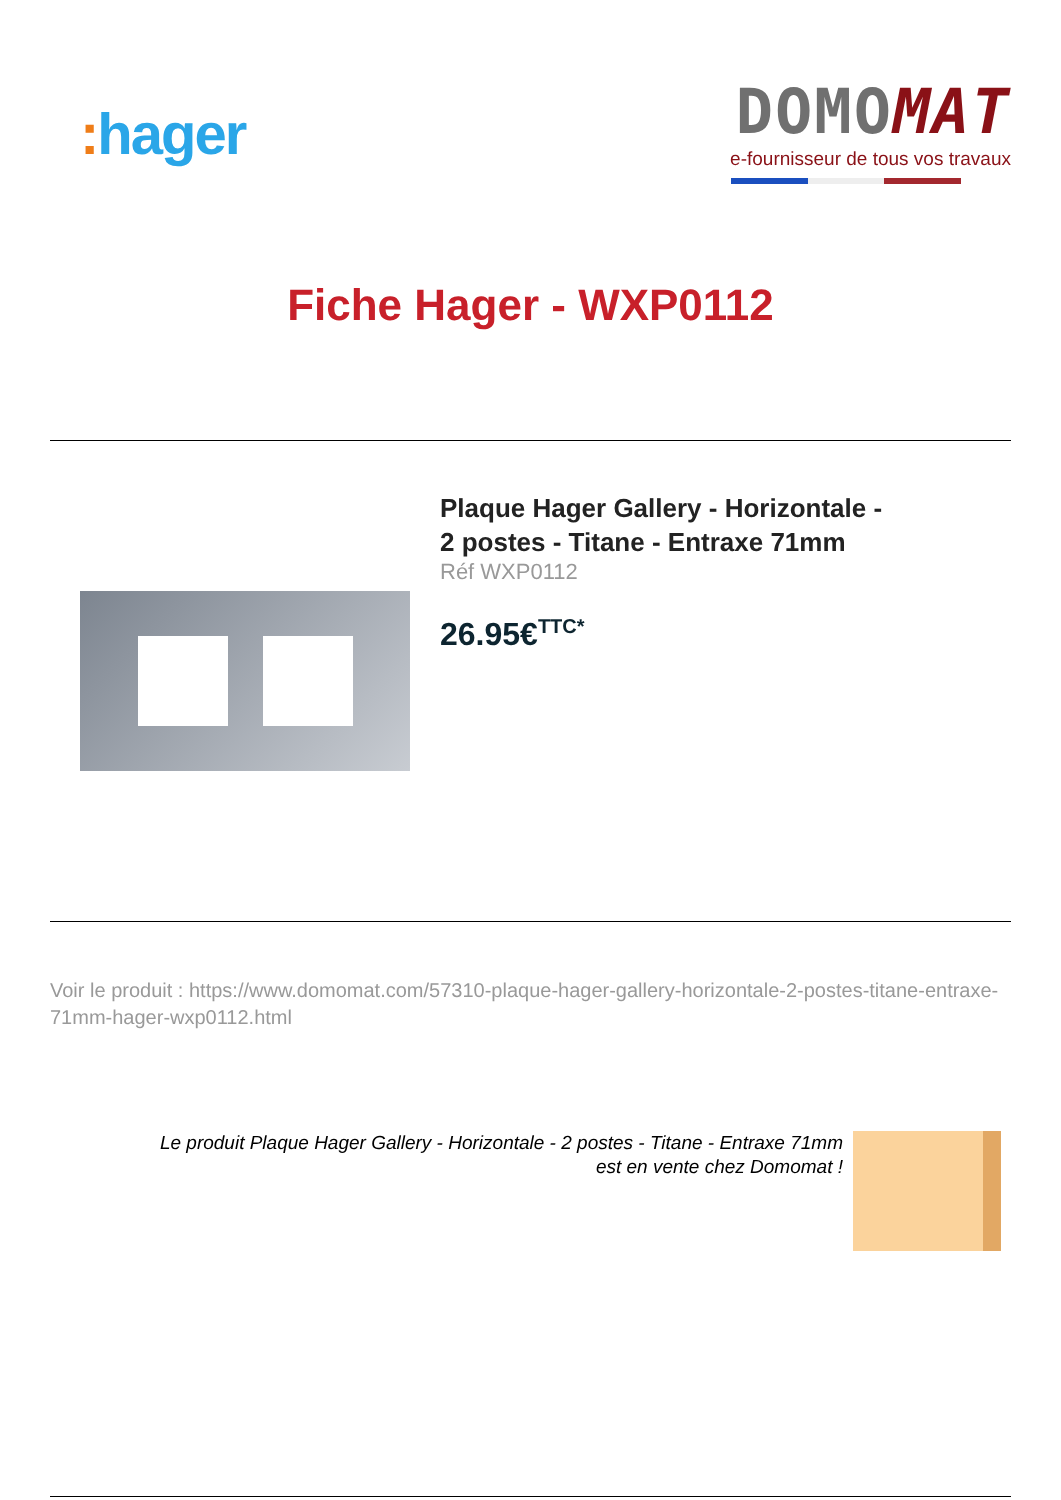: hager
DOMO MAT
e-fournisseur de tous vos travaux
Fiche Hager - WXP0112
Plaque Hager Gallery - Horizontale -
2 postes - Titane - Entraxe 71mm
Réf WXP0112
26.95€<sup>TTC*</sup>
Voir le produit : https://www.domomat.com/57310-plaque-hager-gallery-horizontale-2-postes-titane-entraxe-71mm-hager-wxp0112.html
Le produit Plaque Hager Gallery - Horizontale - 2 postes - Titane - Entraxe 71mm
est en vente chez Domomat !